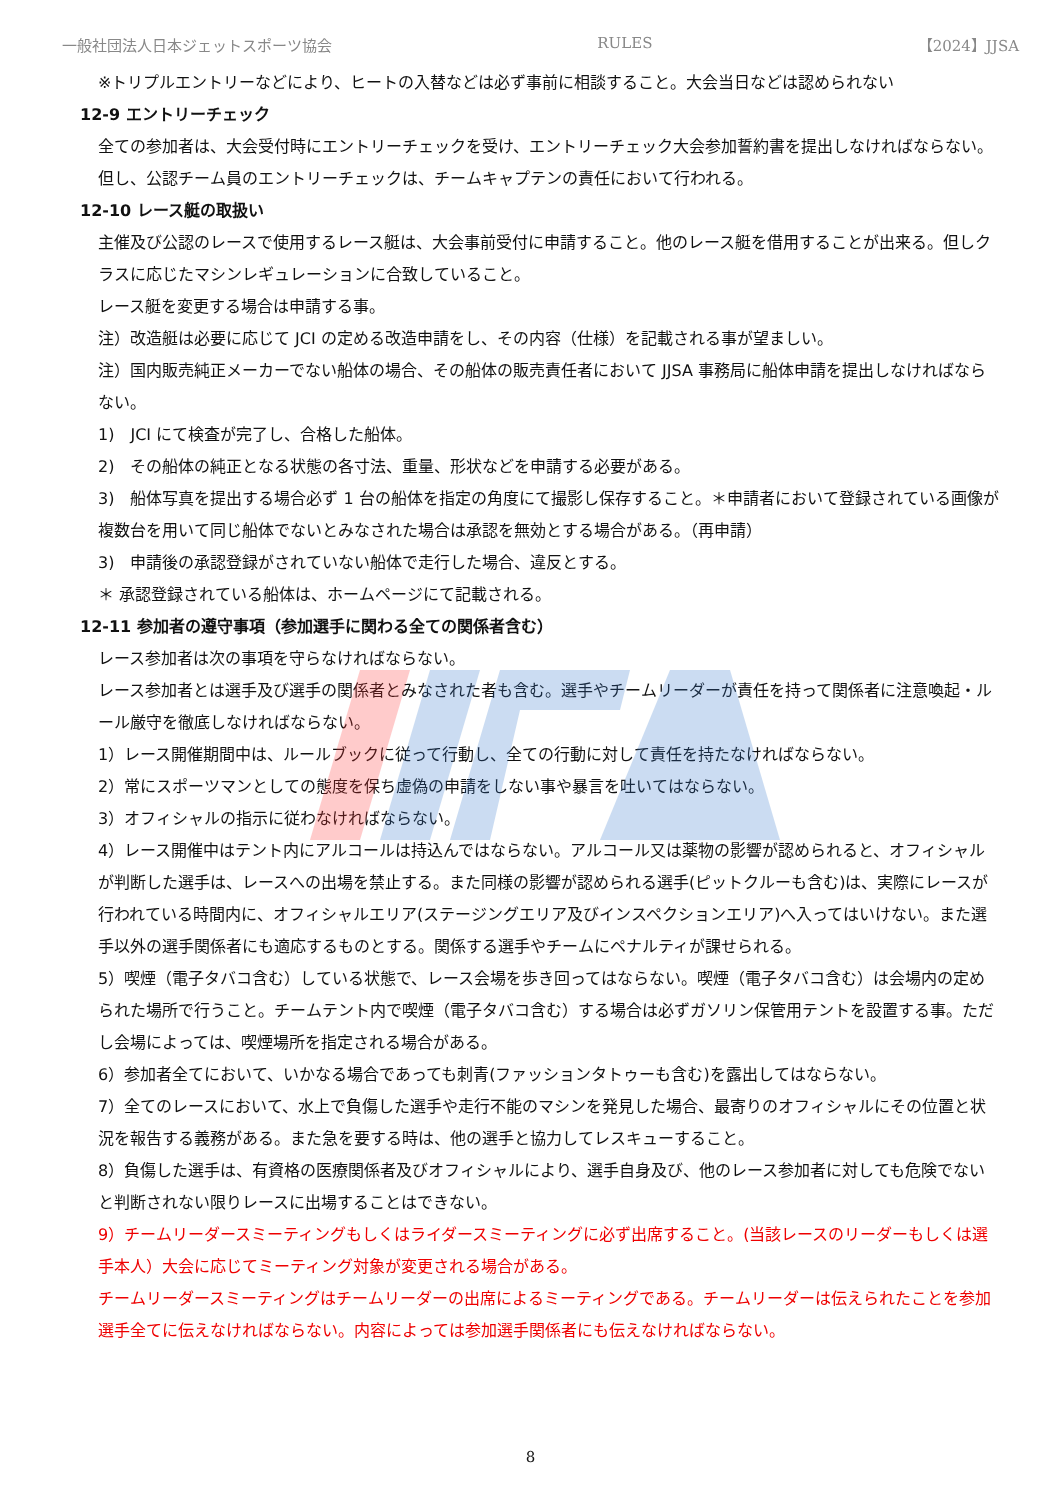一般社団法人日本ジェットスポーツ協会 RULES 【2024】JJSA
※トリプルエントリーなどにより、ヒートの入替などは必ず事前に相談すること。大会当日などは認められない
12-9 エントリーチェック
全ての参加者は、大会受付時にエントリーチェックを受け、エントリーチェック大会参加誓約書を提出しなければならない。但し、公認チーム員のエントリーチェックは、チームキャプテンの責任において行われる。
12-10 レース艇の取扱い
主催及び公認のレースで使用するレース艇は、大会事前受付に申請すること。他のレース艇を借用することが出来る。但しクラスに応じたマシンレギュレーションに合致していること。
レース艇を変更する場合は申請する事。
注）改造艇は必要に応じて JCI の定める改造申請をし、その内容（仕様）を記載される事が望ましい。
注）国内販売純正メーカーでない船体の場合、その船体の販売責任者において JJSA 事務局に船体申請を提出しなければならない。
1)　JCI にて検査が完了し、合格した船体。
2)　その船体の純正となる状態の各寸法、重量、形状などを申請する必要がある。
3)　船体写真を提出する場合必ず 1 台の船体を指定の角度にて撮影し保存すること。＊申請者において登録されている画像が複数台を用いて同じ船体でないとみなされた場合は承認を無効とする場合がある。（再申請）
3)　申請後の承認登録がされていない船体で走行した場合、違反とする。
＊ 承認登録されている船体は、ホームページにて記載される。
12-11 参加者の遵守事項（参加選手に関わる全ての関係者含む）
レース参加者は次の事項を守らなければならない。
レース参加者とは選手及び選手の関係者とみなされた者も含む。選手やチームリーダーが責任を持って関係者に注意喚起・ルール厳守を徹底しなければならない。
1）レース開催期間中は、ルールブックに従って行動し、全ての行動に対して責任を持たなければならない。
2）常にスポーツマンとしての態度を保ち虚偽の申請をしない事や暴言を吐いてはならない。
3）オフィシャルの指示に従わなければならない。
4）レース開催中はテント内にアルコールは持込んではならない。アルコール又は薬物の影響が認められると、オフィシャルが判断した選手は、レースへの出場を禁止する。また同様の影響が認められる選手(ピットクルーも含む)は、実際にレースが行われている時間内に、オフィシャルエリア(ステージングエリア及びインスペクションエリア)へ入ってはいけない。また選手以外の選手関係者にも適応するものとする。関係する選手やチームにペナルティが課せられる。
5）喫煙（電子タバコ含む）している状態で、レース会場を歩き回ってはならない。喫煙（電子タバコ含む）は会場内の定められた場所で行うこと。チームテント内で喫煙（電子タバコ含む）する場合は必ずガソリン保管用テントを設置する事。ただし会場によっては、喫煙場所を指定される場合がある。
6）参加者全てにおいて、いかなる場合であっても刺青(ファッションタトゥーも含む)を露出してはならない。
7）全てのレースにおいて、水上で負傷した選手や走行不能のマシンを発見した場合、最寄りのオフィシャルにその位置と状況を報告する義務がある。また急を要する時は、他の選手と協力してレスキューすること。
8）負傷した選手は、有資格の医療関係者及びオフィシャルにより、選手自身及び、他のレース参加者に対しても危険でないと判断されない限りレースに出場することはできない。
9）チームリーダースミーティングもしくはライダースミーティングに必ず出席すること。(当該レースのリーダーもしくは選手本人）大会に応じてミーティング対象が変更される場合がある。
チームリーダースミーティングはチームリーダーの出席によるミーティングである。チームリーダーは伝えられたことを参加選手全てに伝えなければならない。内容によっては参加選手関係者にも伝えなければならない。
8